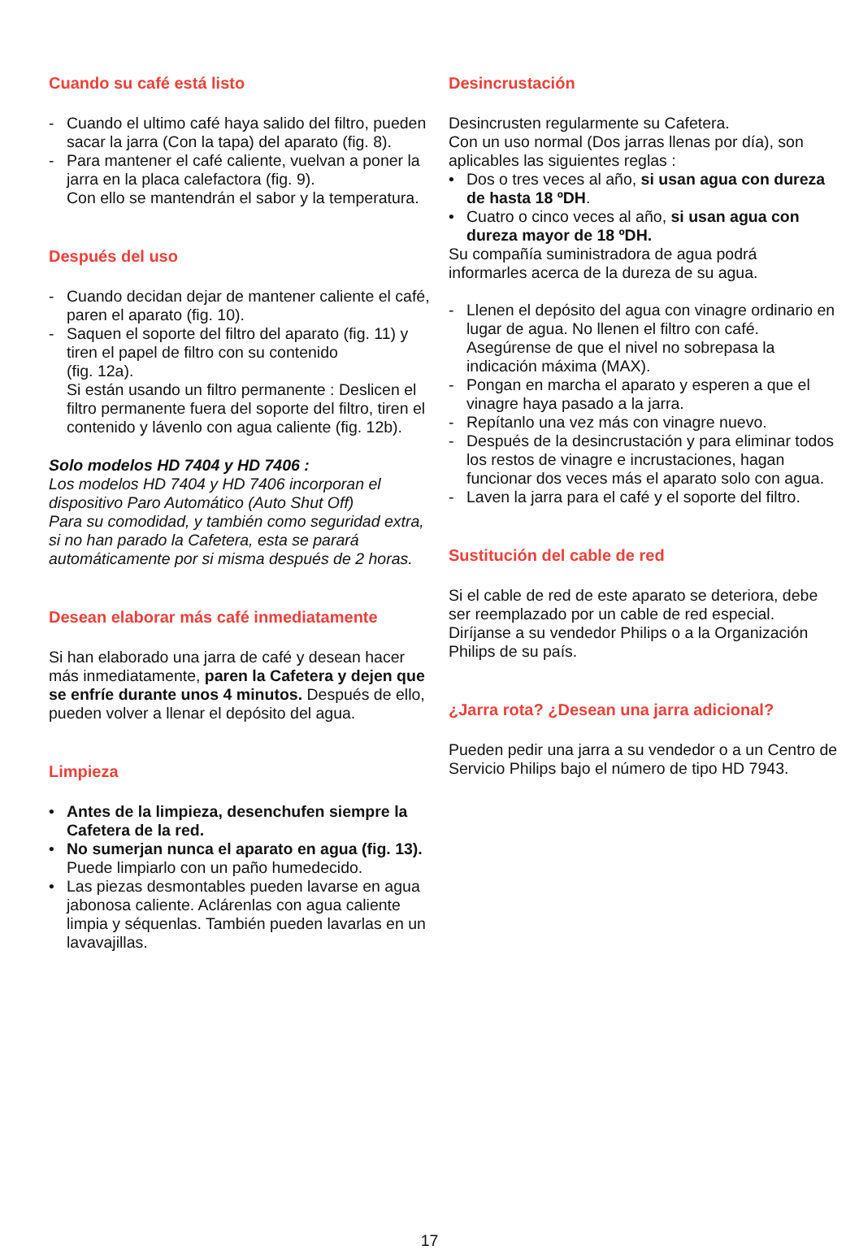Cuando su café está listo
- Cuando el ultimo café haya salido del filtro, pueden sacar la jarra (Con la tapa) del aparato (fig. 8).
- Para mantener el café caliente, vuelvan a poner la jarra en la placa calefactora (fig. 9).
Con ello se mantendrán el sabor y la temperatura.
Después del uso
- Cuando decidan dejar de mantener caliente el café, paren el aparato (fig. 10).
- Saquen el soporte del filtro del aparato (fig. 11) y tiren el papel de filtro con su contenido
(fig. 12a).
Si están usando un filtro permanente : Deslicen el filtro permanente fuera del soporte del filtro, tiren el contenido y lávenlo con agua caliente (fig. 12b).
Solo modelos HD 7404 y HD 7406 :
Los modelos HD 7404 y HD 7406 incorporan el dispositivo Paro Automático (Auto Shut Off)
Para su comodidad, y también como seguridad extra, si no han parado la Cafetera, esta se parará automáticamente por si misma después de 2 horas.
Desean elaborar más café inmediatamente
Si han elaborado una jarra de café y desean hacer más inmediatamente, paren la Cafetera y dejen que se enfríe durante unos 4 minutos. Después de ello, pueden volver a llenar el depósito del agua.
Limpieza
• Antes de la limpieza, desenchufen siempre la Cafetera de la red.
• No sumerjan nunca el aparato en agua (fig. 13).
Puede limpiarlo con un paño humedecido.
• Las piezas desmontables pueden lavarse en agua jabonosa caliente. Aclárenlas con agua caliente limpia y séquenlas. También pueden lavarlas en un lavavajillas.
Desincrustación
Desincrusten regularmente su Cafetera.
Con un uso normal (Dos jarras llenas por día), son aplicables las siguientes reglas :
• Dos o tres veces al año, si usan agua con dureza de hasta 18 ºDH.
• Cuatro o cinco veces al año, si usan agua con dureza mayor de 18 ºDH.
Su compañía suministradora de agua podrá informarles acerca de la dureza de su agua.
- Llenen el depósito del agua con vinagre ordinario en lugar de agua. No llenen el filtro con café. Asegúrense de que el nivel no sobrepasa la indicación máxima (MAX).
- Pongan en marcha el aparato y esperen a que el vinagre haya pasado a la jarra.
- Repítanlo una vez más con vinagre nuevo.
- Después de la desincrustación y para eliminar todos los restos de vinagre e incrustaciones, hagan funcionar dos veces más el aparato solo con agua.
- Laven la jarra para el café y el soporte del filtro.
Sustitución del cable de red
Si el cable de red de este aparato se deteriora, debe ser reemplazado por un cable de red especial. Diríjanse a su vendedor Philips o a la Organización Philips de su país.
¿Jarra rota? ¿Desean una jarra adicional?
Pueden pedir una jarra a su vendedor o a un Centro de Servicio Philips bajo el número de tipo HD 7943.
17